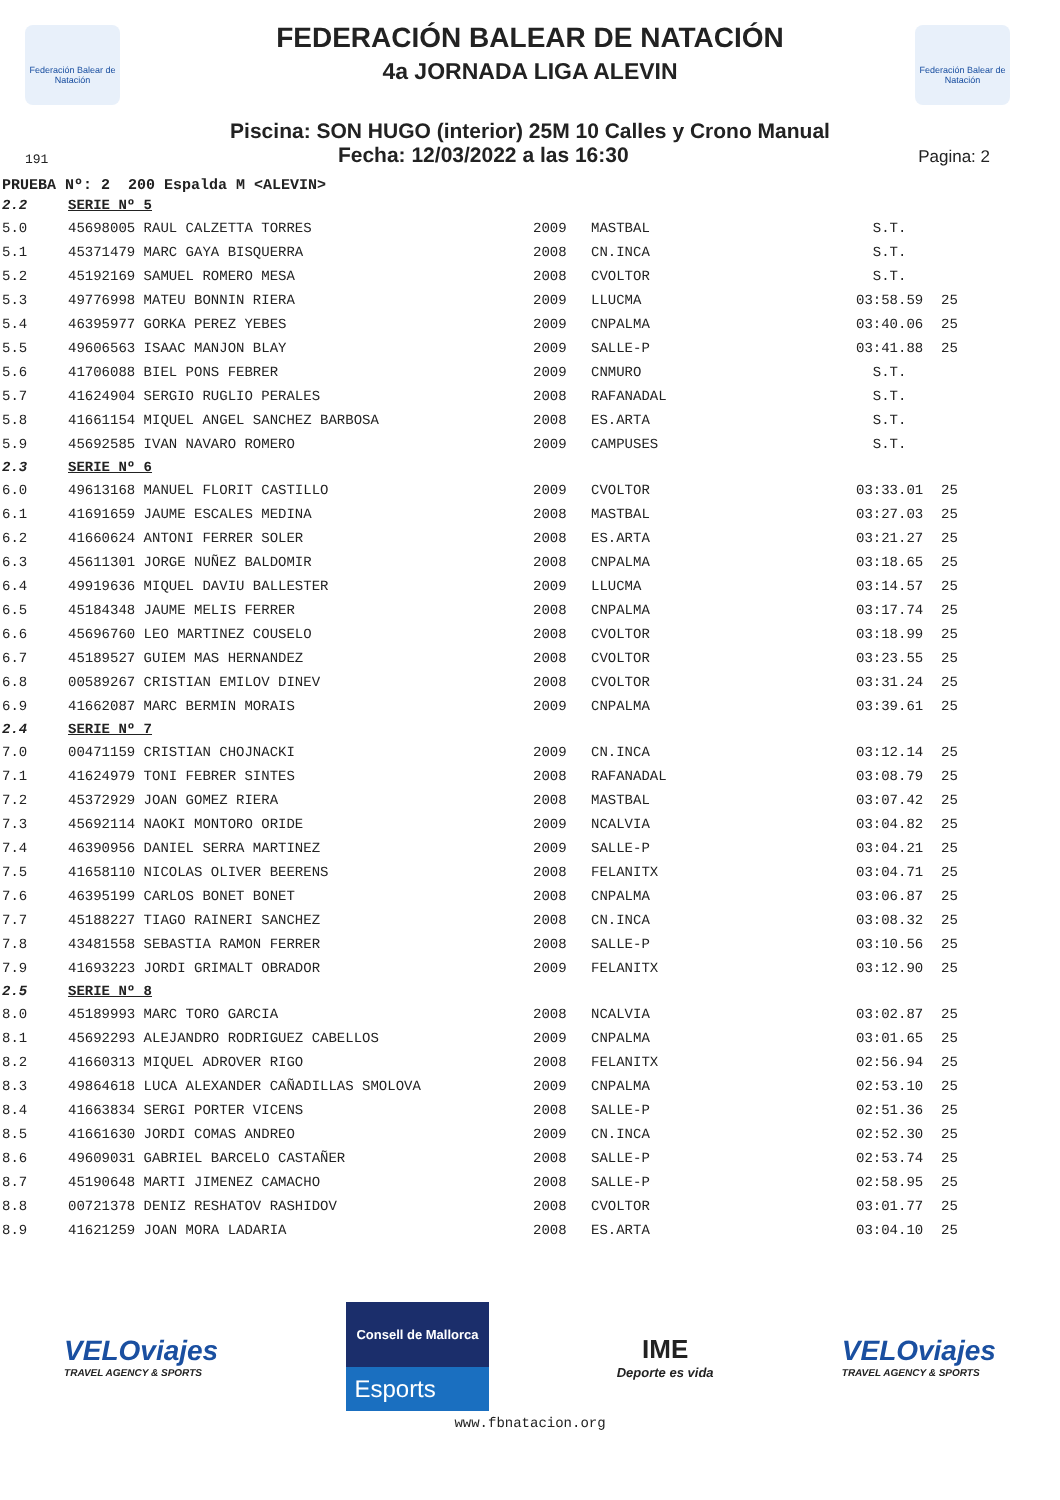Federación Balear de Natación
Federación Balear de Natación
FEDERACIÓN BALEAR DE NATACIÓN
4a JORNADA LIGA ALEVIN
Piscina: SON HUGO (interior) 25M 10 Calles y Crono Manual
191 Fecha: 12/03/2022 a las 16:30 Pagina: 2
PRUEBA Nº: 2 200 Espalda M <ALEVIN>
| 2.2 | SERIE Nº 5 | | | | |
| 5.0 | 45698005 RAUL CALZETTA TORRES | 2009 | MASTBAL | S.T. | |
| 5.1 | 45371479 MARC GAYA BISQUERRA | 2008 | CN.INCA | S.T. | |
| 5.2 | 45192169 SAMUEL ROMERO MESA | 2008 | CVOLTOR | S.T. | |
| 5.3 | 49776998 MATEU BONNIN RIERA | 2009 | LLUCMA | 03:58.59 | 25 |
| 5.4 | 46395977 GORKA PEREZ YEBES | 2009 | CNPALMA | 03:40.06 | 25 |
| 5.5 | 49606563 ISAAC MANJON BLAY | 2009 | SALLE-P | 03:41.88 | 25 |
| 5.6 | 41706088 BIEL PONS FEBRER | 2009 | CNMURO | S.T. | |
| 5.7 | 41624904 SERGIO RUGLIO PERALES | 2008 | RAFANADAL | S.T. | |
| 5.8 | 41661154 MIQUEL ANGEL SANCHEZ BARBOSA | 2008 | ES.ARTA | S.T. | |
| 5.9 | 45692585 IVAN NAVARO ROMERO | 2009 | CAMPUSES | S.T. | |
| 2.3 | SERIE Nº 6 | | | | |
| 6.0 | 49613168 MANUEL FLORIT CASTILLO | 2009 | CVOLTOR | 03:33.01 | 25 |
| 6.1 | 41691659 JAUME ESCALES MEDINA | 2008 | MASTBAL | 03:27.03 | 25 |
| 6.2 | 41660624 ANTONI FERRER SOLER | 2008 | ES.ARTA | 03:21.27 | 25 |
| 6.3 | 45611301 JORGE NUÑEZ BALDOMIR | 2008 | CNPALMA | 03:18.65 | 25 |
| 6.4 | 49919636 MIQUEL DAVIU BALLESTER | 2009 | LLUCMA | 03:14.57 | 25 |
| 6.5 | 45184348 JAUME MELIS FERRER | 2008 | CNPALMA | 03:17.74 | 25 |
| 6.6 | 45696760 LEO MARTINEZ COUSELO | 2008 | CVOLTOR | 03:18.99 | 25 |
| 6.7 | 45189527 GUIEM MAS HERNANDEZ | 2008 | CVOLTOR | 03:23.55 | 25 |
| 6.8 | 00589267 CRISTIAN EMILOV DINEV | 2008 | CVOLTOR | 03:31.24 | 25 |
| 6.9 | 41662087 MARC BERMIN MORAIS | 2009 | CNPALMA | 03:39.61 | 25 |
| 2.4 | SERIE Nº 7 | | | | |
| 7.0 | 00471159 CRISTIAN CHOJNACKI | 2009 | CN.INCA | 03:12.14 | 25 |
| 7.1 | 41624979 TONI FEBRER SINTES | 2008 | RAFANADAL | 03:08.79 | 25 |
| 7.2 | 45372929 JOAN GOMEZ RIERA | 2008 | MASTBAL | 03:07.42 | 25 |
| 7.3 | 45692114 NAOKI MONTORO ORIDE | 2009 | NCALVIA | 03:04.82 | 25 |
| 7.4 | 46390956 DANIEL SERRA MARTINEZ | 2009 | SALLE-P | 03:04.21 | 25 |
| 7.5 | 41658110 NICOLAS OLIVER BEERENS | 2008 | FELANITX | 03:04.71 | 25 |
| 7.6 | 46395199 CARLOS BONET BONET | 2008 | CNPALMA | 03:06.87 | 25 |
| 7.7 | 45188227 TIAGO RAINERI SANCHEZ | 2008 | CN.INCA | 03:08.32 | 25 |
| 7.8 | 43481558 SEBASTIA RAMON FERRER | 2008 | SALLE-P | 03:10.56 | 25 |
| 7.9 | 41693223 JORDI GRIMALT OBRADOR | 2009 | FELANITX | 03:12.90 | 25 |
| 2.5 | SERIE Nº 8 | | | | |
| 8.0 | 45189993 MARC TORO GARCIA | 2008 | NCALVIA | 03:02.87 | 25 |
| 8.1 | 45692293 ALEJANDRO RODRIGUEZ CABELLOS | 2009 | CNPALMA | 03:01.65 | 25 |
| 8.2 | 41660313 MIQUEL ADROVER RIGO | 2008 | FELANITX | 02:56.94 | 25 |
| 8.3 | 49864618 LUCA ALEXANDER CAÑADILLAS SMOLOVA | 2009 | CNPALMA | 02:53.10 | 25 |
| 8.4 | 41663834 SERGI PORTER VICENS | 2008 | SALLE-P | 02:51.36 | 25 |
| 8.5 | 41661630 JORDI COMAS ANDREO | 2009 | CN.INCA | 02:52.30 | 25 |
| 8.6 | 49609031 GABRIEL BARCELO CASTAÑER | 2008 | SALLE-P | 02:53.74 | 25 |
| 8.7 | 45190648 MARTI JIMENEZ CAMACHO | 2008 | SALLE-P | 02:58.95 | 25 |
| 8.8 | 00721378 DENIZ RESHATOV RASHIDOV | 2008 | CVOLTOR | 03:01.77 | 25 |
| 8.9 | 41621259 JOAN MORA LADARIA | 2008 | ES.ARTA | 03:04.10 | 25 |
VELOviajes
TRAVEL AGENCY & SPORTS
Consell de Mallorca
Esports
IME
Deporte es vida
VELOviajes
TRAVEL AGENCY & SPORTS
www.fbnatacion.org